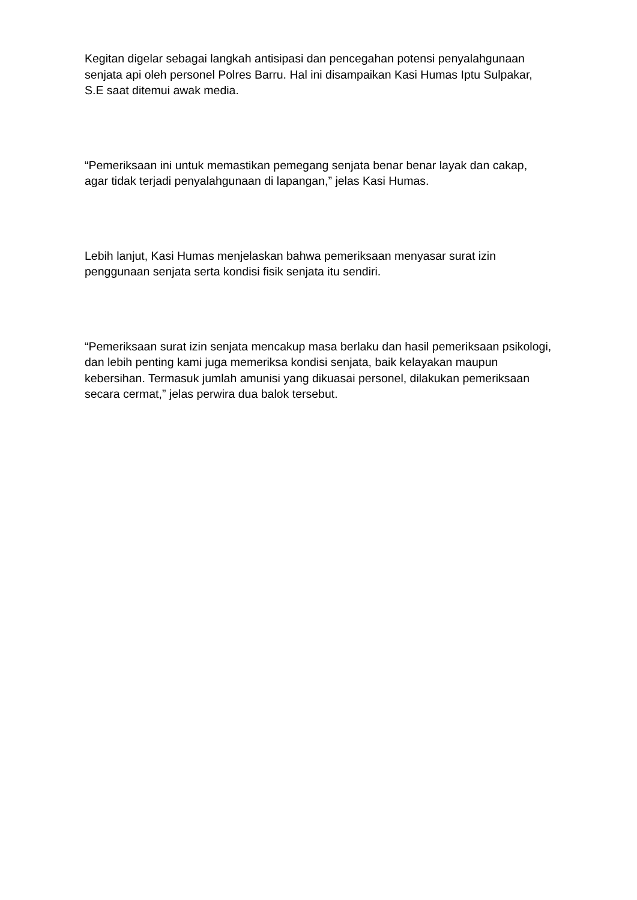Kegitan digelar sebagai langkah antisipasi dan pencegahan potensi penyalahgunaan senjata api oleh personel Polres Barru. Hal ini disampaikan Kasi Humas Iptu Sulpakar, S.E saat ditemui awak media.
“Pemeriksaan ini untuk memastikan pemegang senjata benar benar layak dan cakap, agar tidak terjadi penyalahgunaan di lapangan,” jelas Kasi Humas.
Lebih lanjut, Kasi Humas menjelaskan bahwa pemeriksaan menyasar surat izin penggunaan senjata serta kondisi fisik senjata itu sendiri.
“Pemeriksaan surat izin senjata mencakup masa berlaku dan hasil pemeriksaan psikologi, dan lebih penting kami juga memeriksa kondisi senjata, baik kelayakan maupun kebersihan. Termasuk jumlah amunisi yang dikuasai personel, dilakukan pemeriksaan secara cermat,” jelas perwira dua balok tersebut.